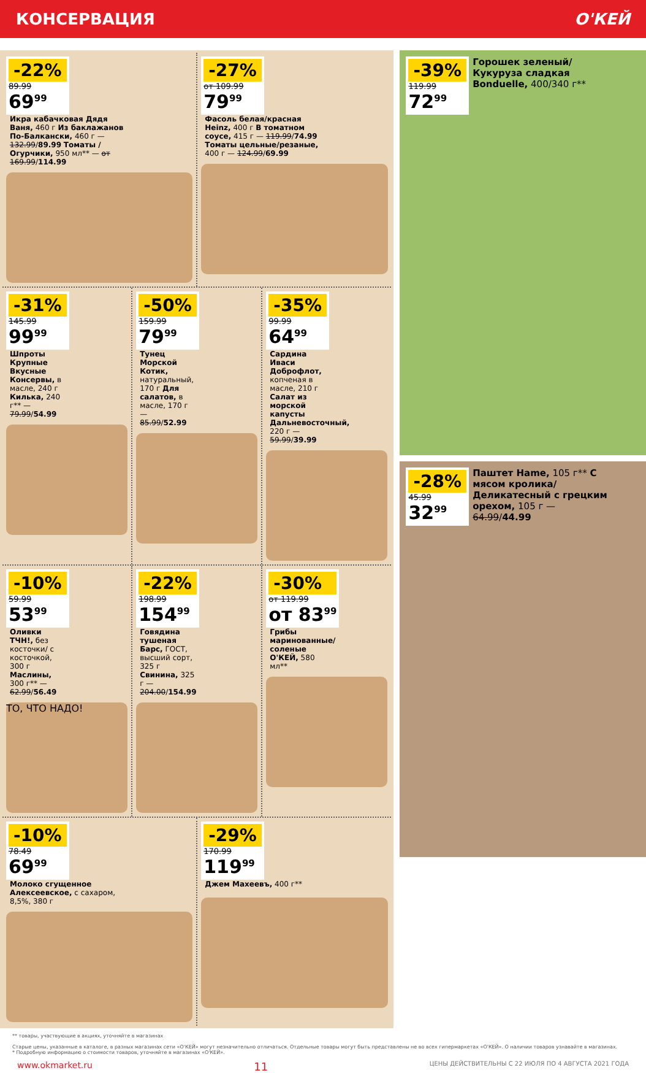КОНСЕРВАЦИЯ О'КЕЙ
-22%
89.99
69<sup>99</sup>
Икра кабачковая Дядя Ваня, 460 г Из баклажанов По-Балкански, 460 г — 132.99/89.99 Томаты /Огурчики, 950 мл** — от 169.99/114.99
-27%
от 109.99
79<sup>99</sup>
Фасоль белая/красная Heinz, 400 г В томатном соусе, 415 г — 119.99/74.99 Томаты цельные/резаные, 400 г — 124.99/69.99
-31%
145.99
99<sup>99</sup>
Шпроты Крупные Вкусные Консервы, в масле, 240 г Килька, 240 г** — 79.99/54.99
-50%
159.99
79<sup>99</sup>
Тунец Морской Котик, натуральный, 170 г Для салатов, в масле, 170 г — 85.99/52.99
-35%
99.99
64<sup>99</sup>
Сардина Иваси Доброфлот, копченая в масле, 210 г Салат из морской капусты Дальневосточный, 220 г — 59.99/39.99
-10%
59.99
53<sup>99</sup>
Оливки ТЧН!, без косточки/ с косточкой, 300 г Маслины, 300 г** — 62.99/56.49
ТО, ЧТО НАДО!
-22%
198.99
154<sup>99</sup>
Говядина тушеная Барс, ГОСТ, высший сорт, 325 г Свинина, 325 г — 204.00/154.99
-30%
от 119.99
от 83<sup>99</sup>
Грибы маринованные/соленые О'КЕЙ, 580 мл**
-10%
78.49
69<sup>99</sup>
Молоко сгущенное Алексеевское, с сахаром, 8,5%, 380 г
-29%
170.99
119<sup>99</sup>
Джем Махеевъ, 400 г**
-39%
119.99
72<sup>99</sup>
Горошек зеленый/ Кукуруза сладкая Bonduelle, 400/340 г**
-28%
45.99
32<sup>99</sup>
Паштет Hame, 105 г** С мясом кролика/ Деликатесный с грецким орехом, 105 г — 64.99/44.99
** товары, участвующие в акциях, уточняйте в магазинах
Старые цены, указанные в каталоге, в разных магазинах сети «О'КЕЙ» могут незначительно отличаться. Отдельные товары могут быть представлены не во всех гипермаркетах «О'КЕЙ». О наличии товаров узнавайте в магазинах.
* Подробную информацию о стоимости товаров, уточняйте в магазинах «О'КЕЙ».
www.okmarket.ru 11 ЦЕНЫ ДЕЙСТВИТЕЛЬНЫ С 22 ИЮЛЯ ПО 4 АВГУСТА 2021 ГОДА